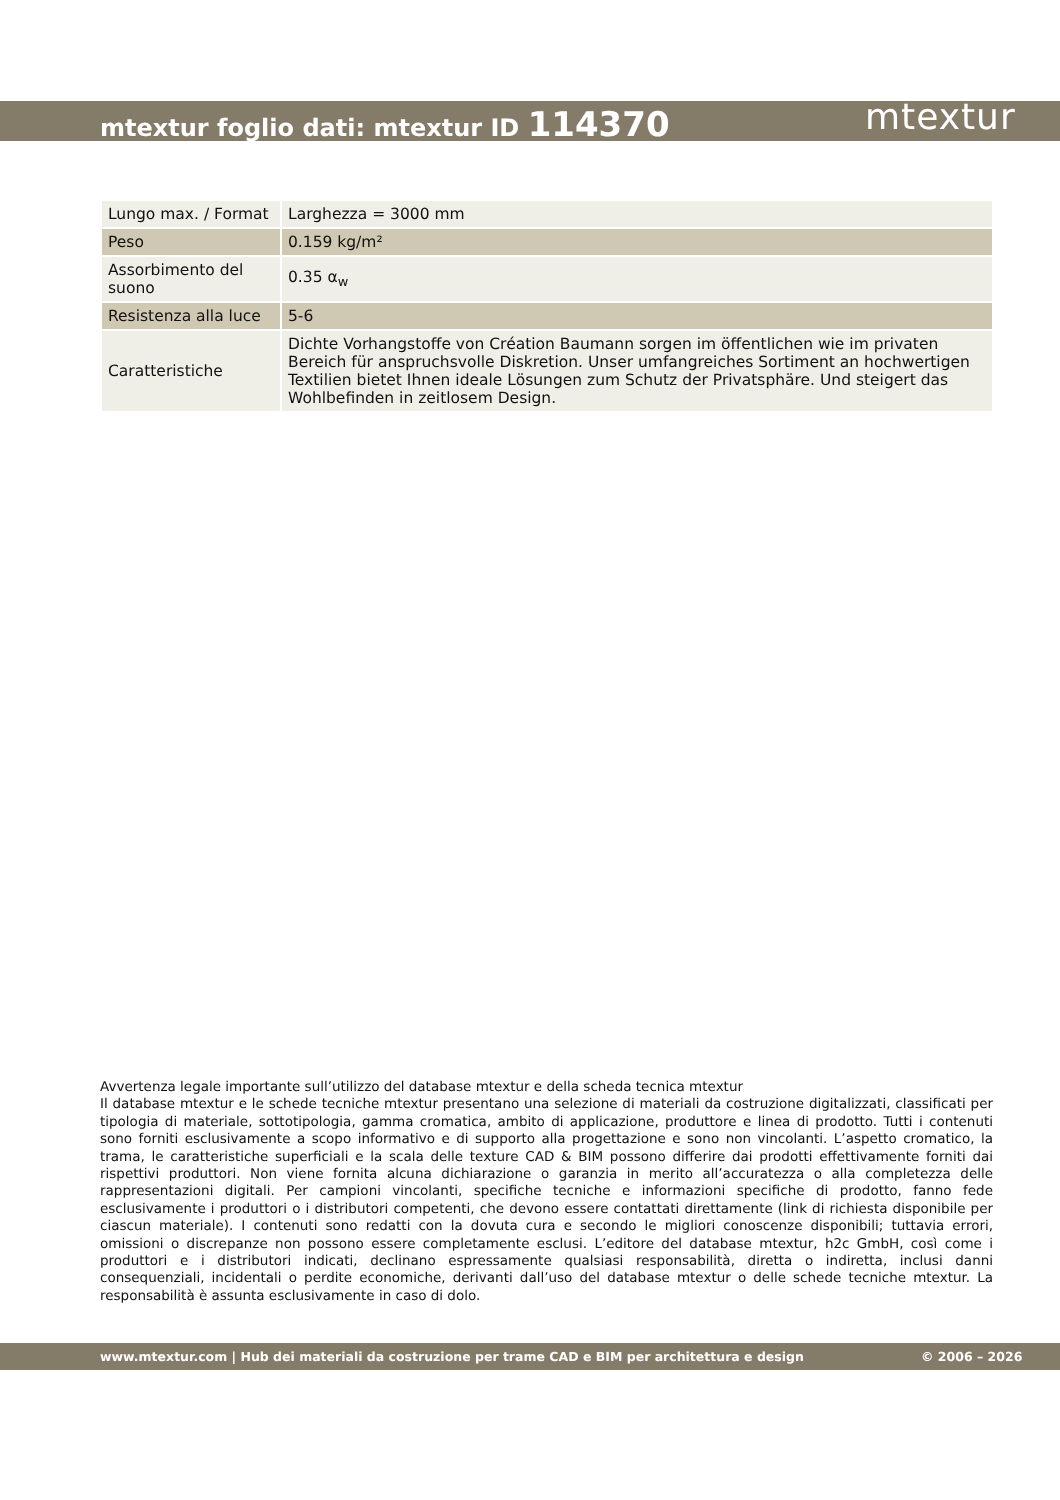mtextur foglio dati: mtextur ID 114370
mtextur
| Lungo max. / Format | Larghezza = 3000 mm |
| Peso | 0.159 kg/m² |
| Assorbimento del suono | 0.35 α<sub>w</sub> |
| Resistenza alla luce | 5-6 |
| Caratteristiche | Dichte Vorhangstoffe von Création Baumann sorgen im öffentlichen wie im privaten Bereich für anspruchsvolle Diskretion. Unser umfangreiches Sortiment an hochwertigen Textilien bietet Ihnen ideale Lösungen zum Schutz der Privatsphäre. Und steigert das Wohlbefinden in zeitlosem Design. |
Avvertenza legale importante sull’utilizzo del database mtextur e della scheda tecnica mtextur
Il database mtextur e le schede tecniche mtextur presentano una selezione di materiali da costruzione digitalizzati, classificati per tipologia di materiale, sottotipologia, gamma cromatica, ambito di applicazione, produttore e linea di prodotto. Tutti i contenuti sono forniti esclusivamente a scopo informativo e di supporto alla progettazione e sono non vincolanti. L’aspetto cromatico, la trama, le caratteristiche superficiali e la scala delle texture CAD & BIM possono differire dai prodotti effettivamente forniti dai rispettivi produttori. Non viene fornita alcuna dichiarazione o garanzia in merito all’accuratezza o alla completezza delle rappresentazioni digitali. Per campioni vincolanti, specifiche tecniche e informazioni specifiche di prodotto, fanno fede esclusivamente i produttori o i distributori competenti, che devono essere contattati direttamente (link di richiesta disponibile per ciascun materiale). I contenuti sono redatti con la dovuta cura e secondo le migliori conoscenze disponibili; tuttavia errori, omissioni o discrepanze non possono essere completamente esclusi. L’editore del database mtextur, h2c GmbH, così come i produttori e i distributori indicati, declinano espressamente qualsiasi responsabilità, diretta o indiretta, inclusi danni consequenziali, incidentali o perdite economiche, derivanti dall’uso del database mtextur o delle schede tecniche mtextur. La responsabilità è assunta esclusivamente in caso di dolo.
www.mtextur.com | Hub dei materiali da costruzione per trame CAD e BIM per architettura e design © 2006 – 2026